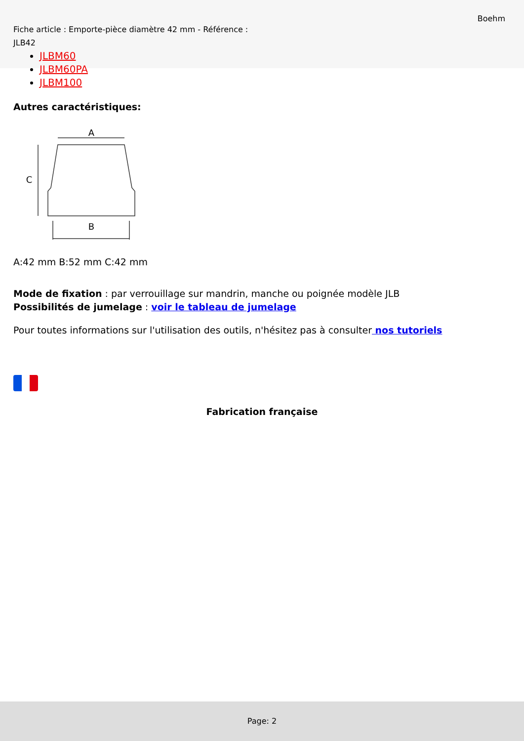Fiche article : Emporte-pièce diamètre 42 mm - Référence : JLB42
Boehm
JLBM60
JLBM60PA
JLBM100
Autres caractéristiques:
A
B
C
A:42 mm B:52 mm C:42 mm
Mode de fixation : par verrouillage sur mandrin, manche ou poignée modèle JLB
Possibilités de jumelage : voir le tableau de jumelage
Pour toutes informations sur l'utilisation des outils, n'hésitez pas à consulter nos tutoriels
Fabrication française
Page: 2